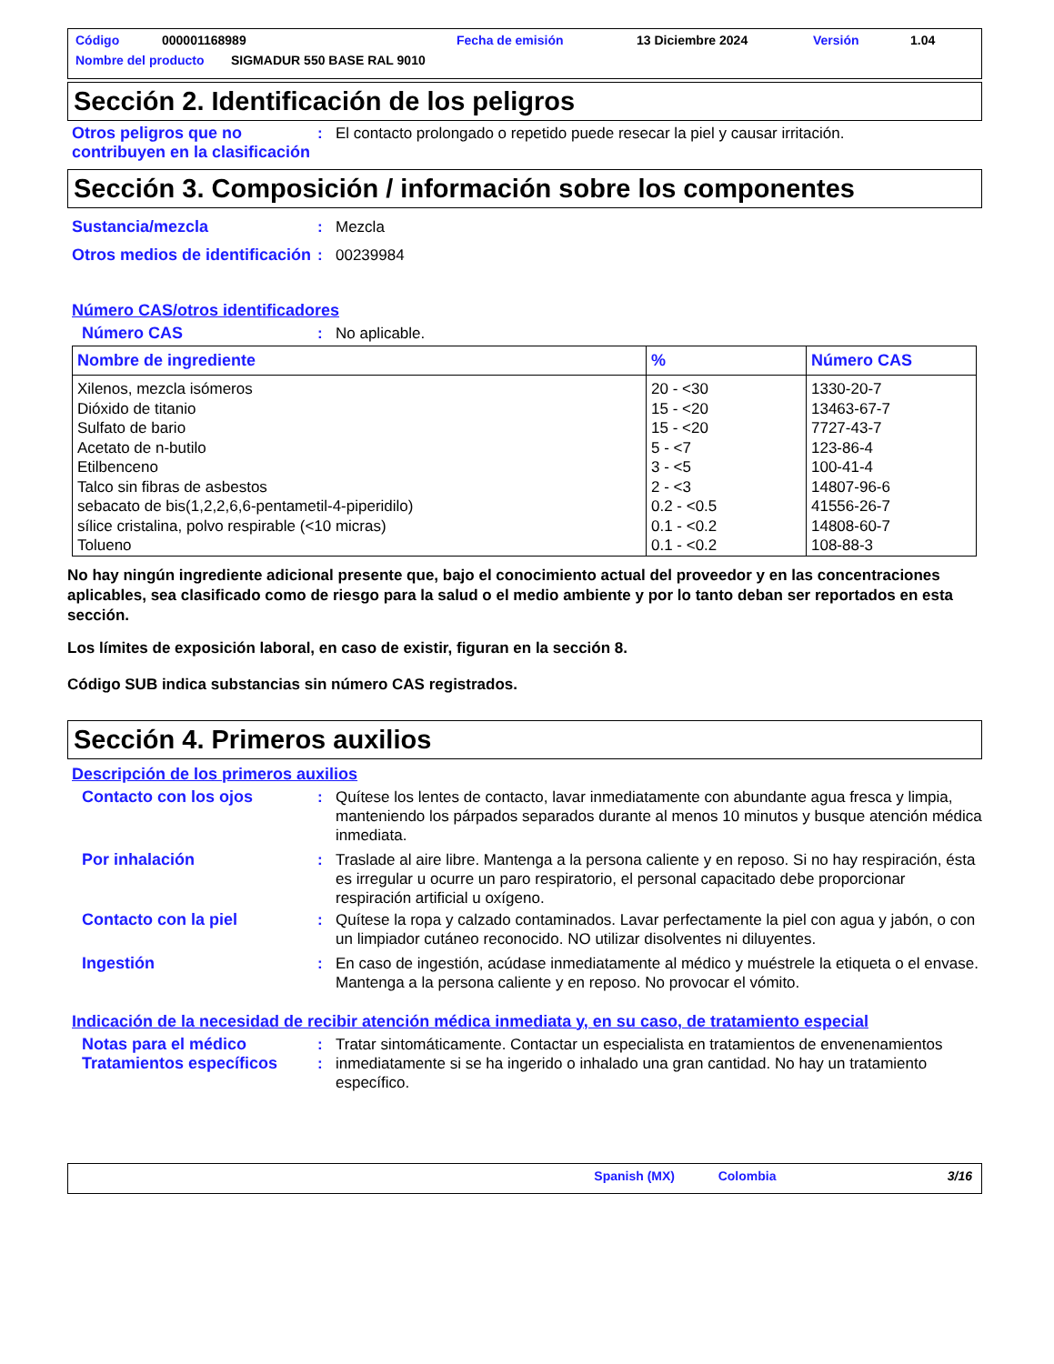Código 000001168989 Fecha de emisión 13 Diciembre 2024 Versión 1.04
Nombre del producto SIGMADUR 550 BASE RAL 9010
Sección 2. Identificación de los peligros
Otros peligros que no contribuyen en la clasificación
: El contacto prolongado o repetido puede resecar la piel y causar irritación.
Sección 3. Composición / información sobre los componentes
Sustancia/mezcla : Mezcla
Otros medios de identificación
: 00239984
Número CAS/otros identificadores
Número CAS : No aplicable.
| Nombre de ingrediente | % | Número CAS |
| --- | --- | --- |
| Xilenos, mezcla isómeros | 20 - <30 | 1330-20-7 |
| Dióxido de titanio | 15 - <20 | 13463-67-7 |
| Sulfato de bario | 15 - <20 | 7727-43-7 |
| Acetato de n-butilo | 5 - <7 | 123-86-4 |
| Etilbenceno | 3 - <5 | 100-41-4 |
| Talco sin fibras de asbestos | 2 - <3 | 14807-96-6 |
| sebacato de bis(1,2,2,6,6-pentametil-4-piperidilo) | 0.2 - <0.5 | 41556-26-7 |
| sílice cristalina, polvo respirable (<10 micras) | 0.1 - <0.2 | 14808-60-7 |
| Tolueno | 0.1 - <0.2 | 108-88-3 |
No hay ningún ingrediente adicional presente que, bajo el conocimiento actual del proveedor y en las concentraciones aplicables, sea clasificado como de riesgo para la salud o el medio ambiente y por lo tanto deban ser reportados en esta sección.
Los límites de exposición laboral, en caso de existir, figuran en la sección 8.
Código SUB indica substancias sin número CAS registrados.
Sección 4. Primeros auxilios
Descripción de los primeros auxilios
Contacto con los ojos : Quítese los lentes de contacto, lavar inmediatamente con abundante agua fresca y limpia, manteniendo los párpados separados durante al menos 10 minutos y busque atención médica inmediata.
Por inhalación : Traslade al aire libre. Mantenga a la persona caliente y en reposo. Si no hay respiración, ésta es irregular u ocurre un paro respiratorio, el personal capacitado debe proporcionar respiración artificial u oxígeno.
Contacto con la piel : Quítese la ropa y calzado contaminados. Lavar perfectamente la piel con agua y jabón, o con un limpiador cutáneo reconocido. NO utilizar disolventes ni diluyentes.
Ingestión : En caso de ingestión, acúdase inmediatamente al médico y muéstrele la etiqueta o el envase. Mantenga a la persona caliente y en reposo. No provocar el vómito.
Indicación de la necesidad de recibir atención médica inmediata y, en su caso, de tratamiento especial
Notas para el médico
Tratamientos específicos
:
:
Tratar sintomáticamente. Contactar un especialista en tratamientos de envenenamientos inmediatamente si se ha ingerido o inhalado una gran cantidad. No hay un tratamiento específico.
Spanish (MX) Colombia 3/16